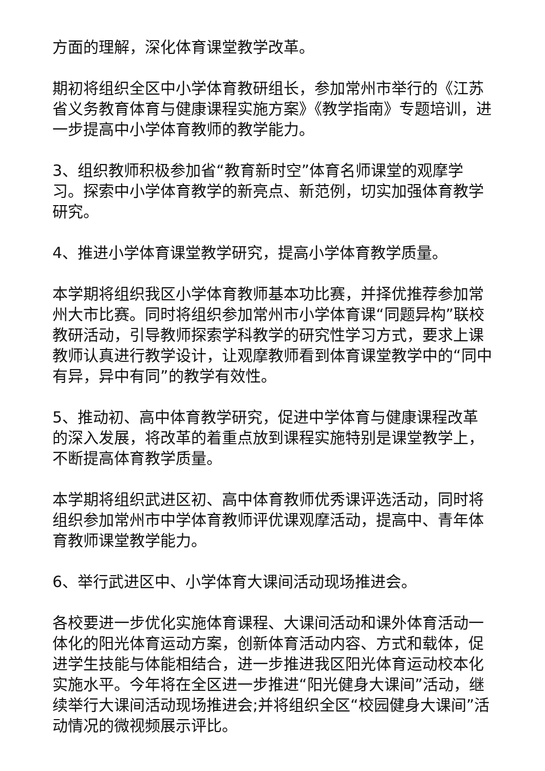方面的理解，深化体育课堂教学改革。
期初将组织全区中小学体育教研组长，参加常州市举行的《江苏省义务教育体育与健康课程实施方案》《教学指南》专题培训，进一步提高中小学体育教师的教学能力。
3、组织教师积极参加省“教育新时空”体育名师课堂的观摩学习。探索中小学体育教学的新亮点、新范例，切实加强体育教学研究。
4、推进小学体育课堂教学研究，提高小学体育教学质量。
本学期将组织我区小学体育教师基本功比赛，并择优推荐参加常州大市比赛。同时将组织参加常州市小学体育课“同题异构”联校教研活动，引导教师探索学科教学的研究性学习方式，要求上课教师认真进行教学设计，让观摩教师看到体育课堂教学中的“同中有异，异中有同”的教学有效性。
5、推动初、高中体育教学研究，促进中学体育与健康课程改革的深入发展，将改革的着重点放到课程实施特别是课堂教学上，不断提高体育教学质量。
本学期将组织武进区初、高中体育教师优秀课评选活动，同时将组织参加常州市中学体育教师评优课观摩活动，提高中、青年体育教师课堂教学能力。
6、举行武进区中、小学体育大课间活动现场推进会。
各校要进一步优化实施体育课程、大课间活动和课外体育活动一体化的阳光体育运动方案，创新体育活动内容、方式和载体，促进学生技能与体能相结合，进一步推进我区阳光体育运动校本化实施水平。今年将在全区进一步推进“阳光健身大课间”活动，继续举行大课间活动现场推进会;并将组织全区“校园健身大课间”活动情况的微视频展示评比。